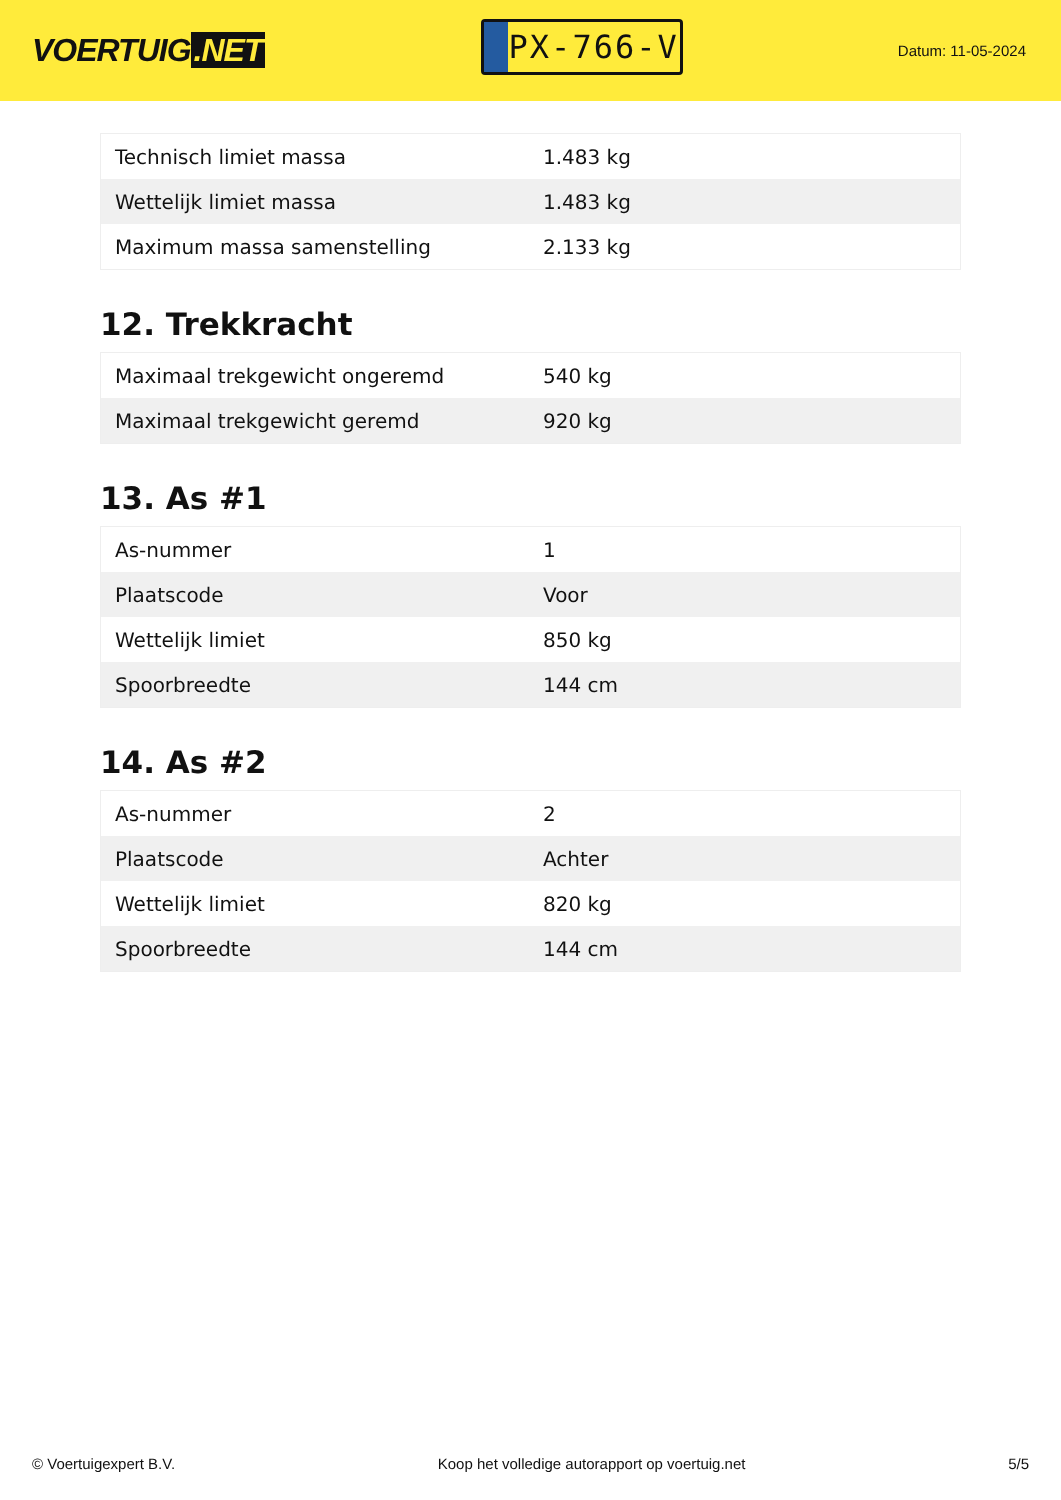VOERTUIG.NET
PX-766-V
Datum: 11-05-2024
| Technisch limiet massa | 1.483 kg |
| Wettelijk limiet massa | 1.483 kg |
| Maximum massa samenstelling | 2.133 kg |
12. Trekkracht
| Maximaal trekgewicht ongeremd | 540 kg |
| Maximaal trekgewicht geremd | 920 kg |
13. As #1
| As-nummer | 1 |
| Plaatscode | Voor |
| Wettelijk limiet | 850 kg |
| Spoorbreedte | 144 cm |
14. As #2
| As-nummer | 2 |
| Plaatscode | Achter |
| Wettelijk limiet | 820 kg |
| Spoorbreedte | 144 cm |
© Voertuigexpert B.V. Koop het volledige autorapport op voertuig.net 5/5